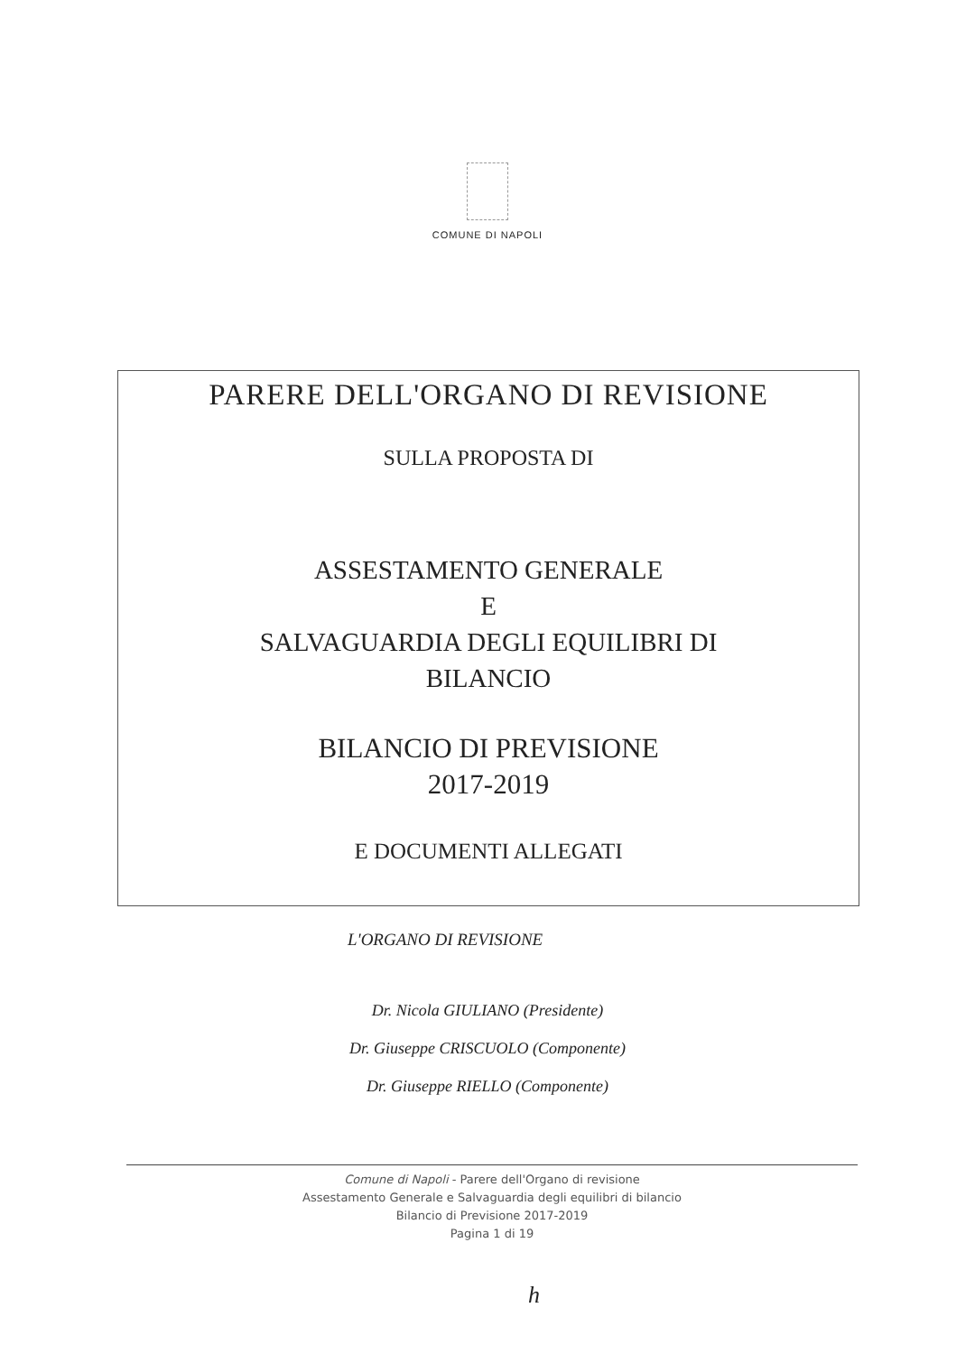COMUNE DI NAPOLI
PARERE DELL'ORGANO DI REVISIONE
SULLA PROPOSTA DI
ASSESTAMENTO GENERALE
E
SALVAGUARDIA DEGLI EQUILIBRI DI
BILANCIO
BILANCIO DI PREVISIONE
2017-2019
E DOCUMENTI ALLEGATI
L'ORGANO DI REVISIONE
Dr. Nicola GIULIANO (Presidente)
Dr. Giuseppe CRISCUOLO (Componente)
Dr. Giuseppe RIELLO (Componente)
Comune di Napoli - Parere dell'Organo di revisione
Assestamento Generale e Salvaguardia degli equilibri di bilancio
Bilancio di Previsione 2017-2019
Pagina 1 di 19
h